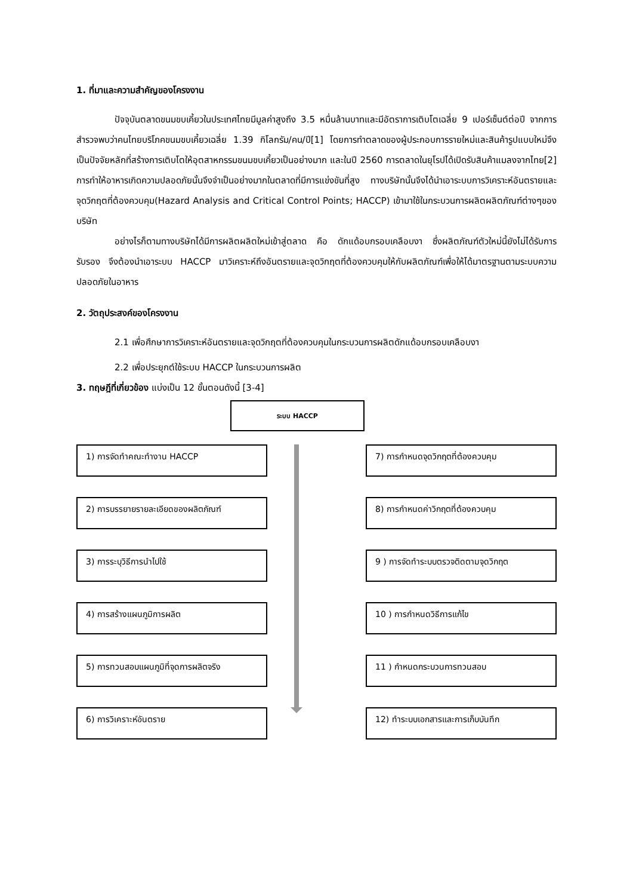1. ที่มาและความสำคัญของโครงงาน
ปัจจุบันตลาดขนมขบเคี้ยวในประเทศไทยมีมูลค่าสูงถึง 3.5 หมื่นล้านบาทและมีอัตราการเติบโตเฉลี่ย 9 เปอร์เซ็นต์ต่อปี จากการสำรวจพบว่าคนไทยบริโภคขนมขบเคี้ยวเฉลี่ย 1.39 กิโลกรัม/คน/ปี[1] โดยการทำตลาดของผู้ประกอบการรายใหม่และสินค้ารูปแบบใหม่จึงเป็นปัจจัยหลักที่สร้างการเติบโตให้อุตสาหกรรมขนมขบเคี้ยวเป็นอย่างมาก และในปี 2560 การตลาดในยุโรปได้เปิดรับสินค้าแมลงจากไทย[2] การทำให้อาหารเกิดความปลอดภัยนั้นจึงจำเป็นอย่างมากในตลาดที่มีการแข่งขันที่สูง ทางบริษัทนั้นจึงได้นำเอาระบบการวิเคราะห์อันตรายและจุดวิกฤตที่ต้องควบคุม(Hazard Analysis and Critical Control Points; HACCP) เข้ามาใช้ในกระบวนการผลิตผลิตภัณฑ์ต่างๆของบริษัท
อย่างไรก็ตามทางบริษัทได้มีการผลิตผลิตใหม่เข้าสู่ตลาด คือ ดักแด้อบกรอบเคลือบงา ซึ่งผลิตภัณฑ์ตัวใหม่นี้ยังไม่ได้รับการรับรอง จึงต้องนำเอาระบบ HACCP มาวิเคราะห์ถึงอันตรายและจุดวิกฤตที่ต้องควบคุมให้กับผลิตภัณฑ์เพื่อให้ได้มาตรฐานตามระบบความปลอดภัยในอาหาร
2. วัตถุประสงค์ของโครงงาน
2.1 เพื่อศึกษาการวิเคราะห์อันตรายและจุดวิกฤตที่ต้องควบคุมในกระบวนการผลิตดักแด้อบกรอบเคลือบงา
2.2 เพื่อประยุกต์ใช้ระบบ HACCP ในกระบวนการผลิต
3. ทฤษฎีที่เกี่ยวข้อง แบ่งเป็น 12 ขั้นตอนดังนี้ [3-4]
ระบบ HACCP
1) การจัดทำคณะทำงาน HACCP
2) การบรรยายรายละเอียดของผลิตภัณฑ์
3) การระบุวิธีการนำไปใช้
4) การสร้างแผนภูมิการผลิต
5) การทวนสอบแผนภูมิที่จุดการผลิตจริง
6) การวิเคราะห์อันตราย
7) การกำหนดจุดวิกฤตที่ต้องควบคุม
8) การกำหนดค่าวิกฤตที่ต้องควบคุม
9 ) การจัดทำระบบตรวจติดตามจุดวิกฤต
10 ) การกำหนดวิธีการแก้ไข
11 ) กำหนดกระบวนการทวนสอบ
12) ทำระบบเอกสารและการเก็บบันทึก